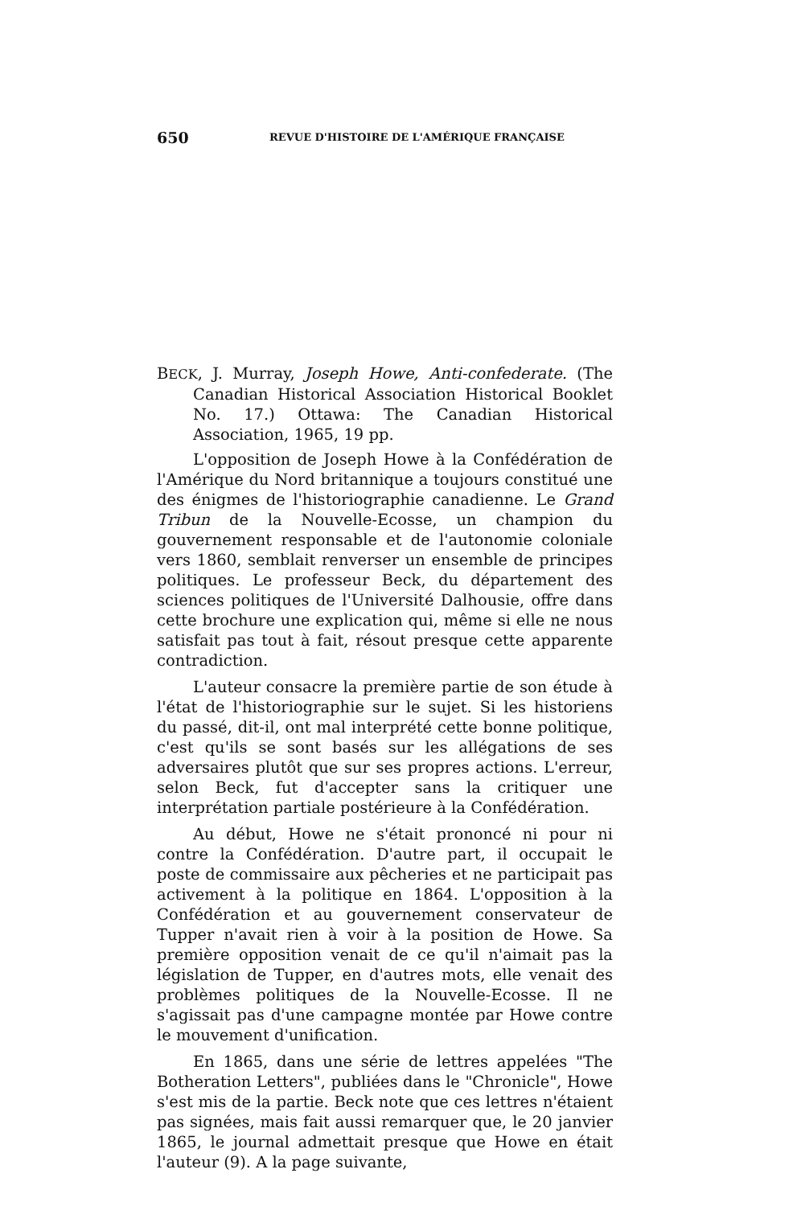650 REVUE D'HISTOIRE DE L'AMÉRIQUE FRANÇAISE
BECK, J. Murray, Joseph Howe, Anti-confederate. (The Canadian Historical Association Historical Booklet No. 17.) Ottawa: The Canadian Historical Association, 1965, 19 pp.
L'opposition de Joseph Howe à la Confédération de l'Amérique du Nord britannique a toujours constitué une des énigmes de l'historiographie canadienne. Le Grand Tribun de la Nouvelle-Ecosse, un champion du gouvernement responsable et de l'autonomie coloniale vers 1860, semblait renverser un ensemble de principes politiques. Le professeur Beck, du département des sciences politiques de l'Université Dalhousie, offre dans cette brochure une explication qui, même si elle ne nous satisfait pas tout à fait, résout presque cette apparente contradiction.
L'auteur consacre la première partie de son étude à l'état de l'historiographie sur le sujet. Si les historiens du passé, dit-il, ont mal interprété cette bonne politique, c'est qu'ils se sont basés sur les allégations de ses adversaires plutôt que sur ses propres actions. L'erreur, selon Beck, fut d'accepter sans la critiquer une interprétation partiale postérieure à la Confédération.
Au début, Howe ne s'était prononcé ni pour ni contre la Confédération. D'autre part, il occupait le poste de commissaire aux pêcheries et ne participait pas activement à la politique en 1864. L'opposition à la Confédération et au gouvernement conservateur de Tupper n'avait rien à voir à la position de Howe. Sa première opposition venait de ce qu'il n'aimait pas la législation de Tupper, en d'autres mots, elle venait des problèmes politiques de la Nouvelle-Ecosse. Il ne s'agissait pas d'une campagne montée par Howe contre le mouvement d'unification.
En 1865, dans une série de lettres appelées "The Botheration Letters", publiées dans le "Chronicle", Howe s'est mis de la partie. Beck note que ces lettres n'étaient pas signées, mais fait aussi remarquer que, le 20 janvier 1865, le journal admettait presque que Howe en était l'auteur (9). A la page suivante,